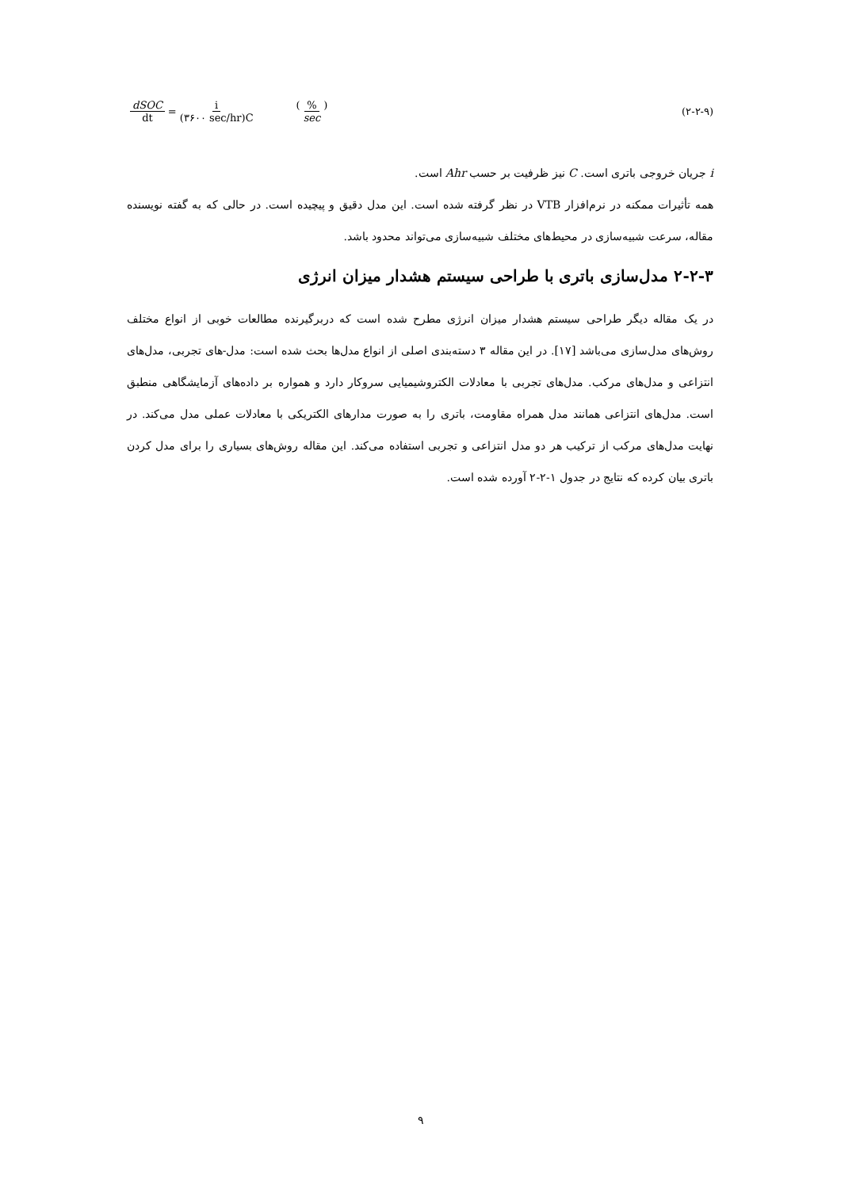dSOC dt = i (۳۶۰۰ sec/hr)C (% sec) (۲-۲-۹)
i جریان خروجی باتری است. C نیز ظرفیت بر حسب Ahr است.
همه تأثیرات ممکنه در نرم‌افزار VTB در نظر گرفته شده است. این مدل دقیق و پیچیده است. در حالی که به گفته نویسنده مقاله، سرعت شبیه‌سازی در محیط‌های مختلف شبیه‌سازی می‌تواند محدود باشد.
۲-۲-۳ مدل‌سازی باتری با طراحی سیستم هشدار میزان انرژی
در یک مقاله دیگر طراحی سیستم هشدار میزان انرژی مطرح شده است که دربرگیرنده مطالعات خوبی از انواع مختلف روش‌های مدل‌سازی می‌باشد [۱۷]. در این مقاله ۳ دسته‌بندی اصلی از انواع مدل‌ها بحث شده است: مدل-های تجربی، مدل‌های انتزاعی و مدل‌های مرکب. مدل‌های تجربی با معادلات الکتروشیمیایی سروکار دارد و همواره بر داده‌های آزمایشگاهی منطبق است. مدل‌های انتزاعی همانند مدل همراه مقاومت، باتری را به صورت مدارهای الکتریکی با معادلات عملی مدل می‌کند. در نهایت مدل‌های مرکب از ترکیب هر دو مدل انتزاعی و تجربی استفاده می‌کند. این مقاله روش‌های بسیاری را برای مدل کردن باتری بیان کرده که نتایج در جدول ۱-۲-۲ آورده شده است.
۹